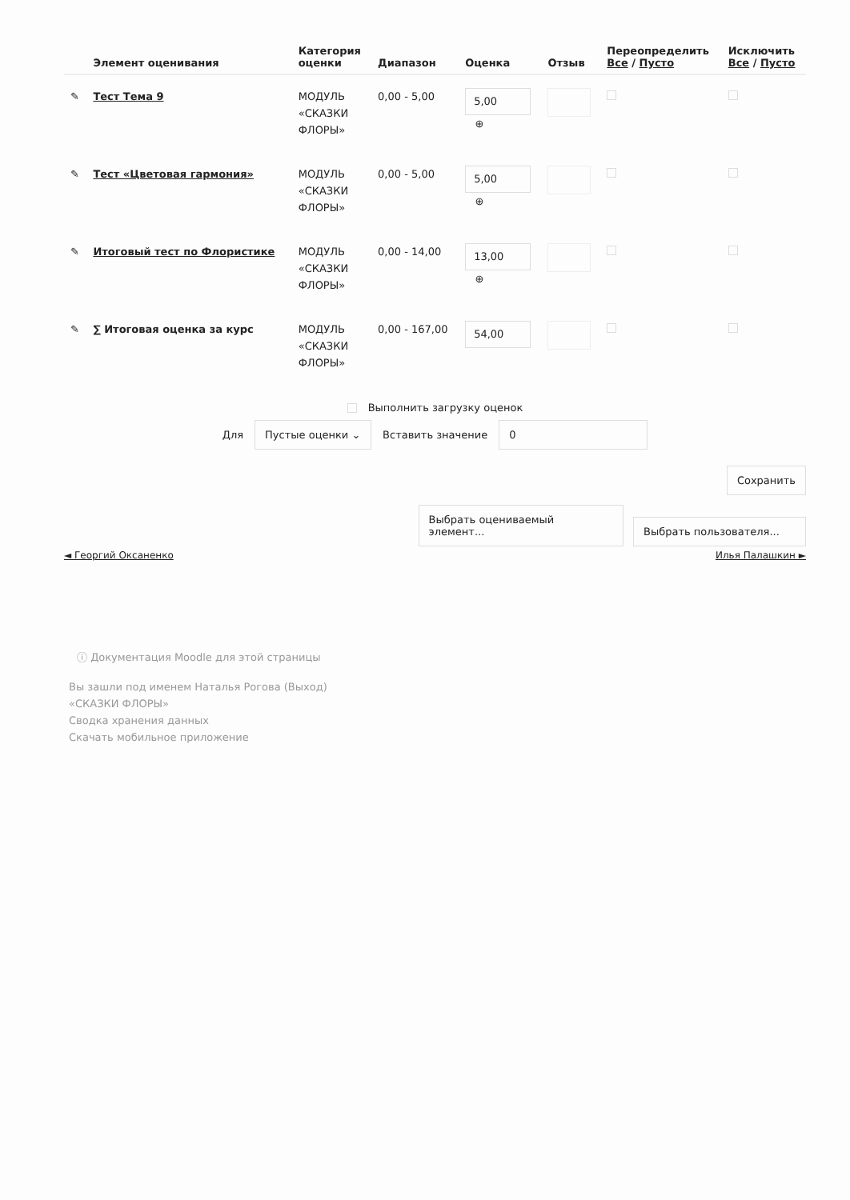| | Элемент оценивания | Категория оценки | Диапазон | Оценка | Отзыв | Переопределить Все / Пусто | Исключить Все / Пусто |
| --- | --- | --- | --- | --- | --- | --- | --- |
| ✎ | Тест Тема 9 | МОДУЛЬ «СКАЗКИ ФЛОРЫ» | 0,00 - 5,00 | 5,00 ⊕ | | | |
| ✎ | Тест «Цветовая гармония» | МОДУЛЬ «СКАЗКИ ФЛОРЫ» | 0,00 - 5,00 | 5,00 ⊕ | | | |
| ✎ | Итоговый тест по Флористике | МОДУЛЬ «СКАЗКИ ФЛОРЫ» | 0,00 - 14,00 | 13,00 ⊕ | | | |
| ✎ | ∑ Итоговая оценка за курс | МОДУЛЬ «СКАЗКИ ФЛОРЫ» | 0,00 - 167,00 | 54,00 | | | |
Выполнить загрузку оценок
Для Пустые оценки ⌄ Вставить значение 0
Сохранить
Выбрать оцениваемый элемент... Выбрать пользователя...
◄ Георгий Оксаненко Илья Палашкин ►
ⓘ Документация Moodle для этой страницы
Вы зашли под именем Наталья Рогова (Выход)
«СКАЗКИ ФЛОРЫ»
Сводка хранения данных
Скачать мобильное приложение